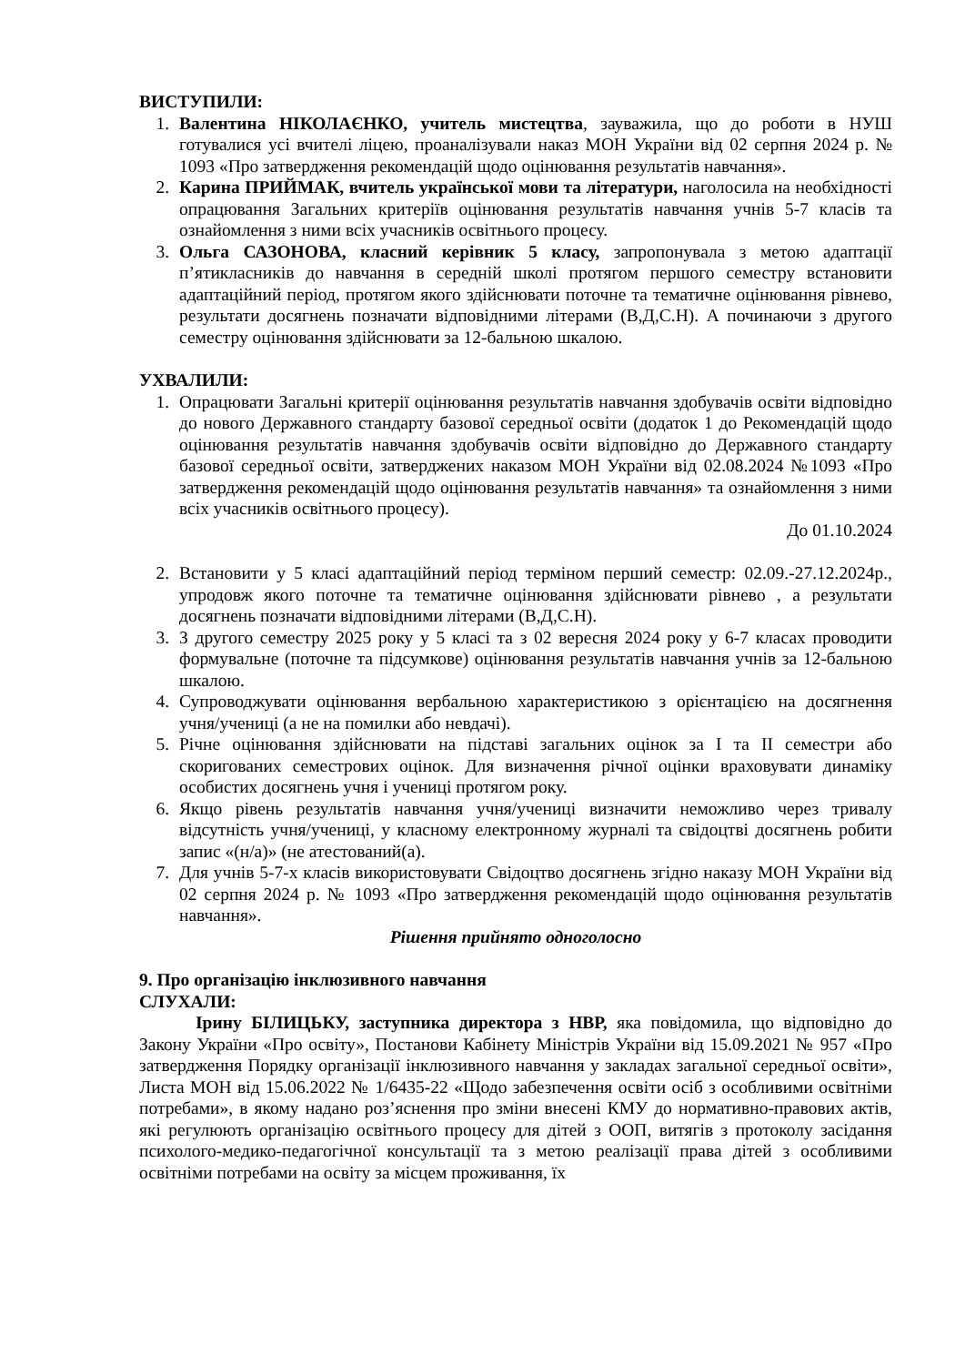ВИСТУПИЛИ:
1. Валентина НІКОЛАЄНКО, учитель мистецтва, зауважила, що до роботи в НУШ готувалися усі вчителі ліцею, проаналізували наказ МОН України від 02 серпня 2024 р. № 1093 «Про затвердження рекомендацій щодо оцінювання результатів навчання».
2. Карина ПРИЙМАК, вчитель української мови та літератури, наголосила на необхідності опрацювання Загальних критеріїв оцінювання результатів навчання учнів 5-7 класів та ознайомлення з ними всіх учасників освітнього процесу.
3. Ольга САЗОНОВА, класний керівник 5 класу, запропонувала з метою адаптації п’ятикласників до навчання в середній школі протягом першого семестру встановити адаптаційний період, протягом якого здійснювати поточне та тематичне оцінювання рівнево, результати досягнень позначати відповідними літерами (В,Д,С.Н). А починаючи з другого семестру оцінювання здійснювати за 12-бальною шкалою.
УХВАЛИЛИ:
1. Опрацювати Загальні критерії оцінювання результатів навчання здобувачів освіти відповідно до нового Державного стандарту базової середньої освіти (додаток 1 до Рекомендацій щодо оцінювання результатів навчання здобувачів освіти відповідно до Державного стандарту базової середньої освіти, затверджених наказом МОН України від 02.08.2024 №1093 «Про затвердження рекомендацій щодо оцінювання результатів навчання» та ознайомлення з ними всіх учасників освітнього процесу).
До 01.10.2024
2. Встановити у 5 класі адаптаційний період терміном перший семестр: 02.09.-27.12.2024р., упродовж якого поточне та тематичне оцінювання здійснювати рівнево , а результати досягнень позначати відповідними літерами (В,Д,С.Н).
3. З другого семестру 2025 року у 5 класі та з 02 вересня 2024 року у 6-7 класах проводити формувальне (поточне та підсумкове) оцінювання результатів навчання учнів за 12-бальною шкалою.
4. Супроводжувати оцінювання вербальною характеристикою з орієнтацією на досягнення учня/учениці (а не на помилки або невдачі).
5. Річне оцінювання здійснювати на підставі загальних оцінок за І та ІІ семестри або скоригованих семестрових оцінок. Для визначення річної оцінки враховувати динаміку особистих досягнень учня і учениці протягом року.
6. Якщо рівень результатів навчання учня/учениці визначити неможливо через тривалу відсутність учня/учениці, у класному електронному журналі та свідоцтві досягнень робити запис «(н/а)» (не атестований(а).
7. Для учнів 5-7-х класів використовувати Свідоцтво досягнень згідно наказу МОН України від 02 серпня 2024 р. № 1093 «Про затвердження рекомендацій щодо оцінювання результатів навчання».
Рішення прийнято одноголосно
9. Про організацію інклюзивного навчання
СЛУХАЛИ:
Ірину БІЛИЦЬКУ, заступника директора з НВР, яка повідомила, що відповідно до Закону України «Про освіту», Постанови Кабінету Міністрів України від 15.09.2021 № 957 «Про затвердження Порядку організації інклюзивного навчання у закладах загальної середньої освіти», Листа МОН від 15.06.2022 № 1/6435-22 «Щодо забезпечення освіти осіб з особливими освітніми потребами», в якому надано роз’яснення про зміни внесені КМУ до нормативно-правових актів, які регулюють організацію освітнього процесу для дітей з ООП, витягів з протоколу засідання психолого-медико-педагогічної консультації та з метою реалізації права дітей з особливими освітніми потребами на освіту за місцем проживання, їх